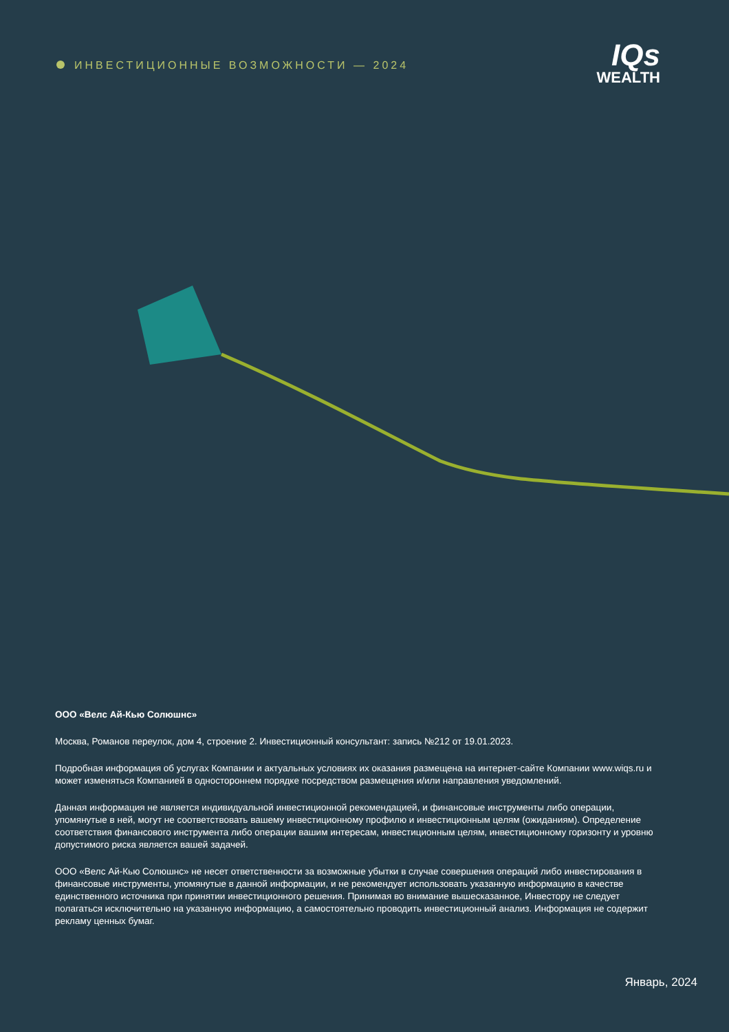ИНВЕСТИЦИОННЫЕ ВОЗМОЖНОСТИ — 2024
IQs
WEALTH
ООО «Велс Ай-Кью Солюшнс»
Москва, Романов переулок, дом 4, строение 2. Инвестиционный консультант: запись №212 от 19.01.2023.
Подробная информация об услугах Компании и актуальных условиях их оказания размещена на интернет-сайте Компании www.wiqs.ru и может изменяться Компанией в одностороннем порядке посредством размещения и/или направления уведомлений.
Данная информация не является индивидуальной инвестиционной рекомендацией, и финансовые инструменты либо операции, упомянутые в ней, могут не соответствовать вашему инвестиционному профилю и инвестиционным целям (ожиданиям). Определение соответствия финансового инструмента либо операции вашим интересам, инвестиционным целям, инвестиционному горизонту и уровню допустимого риска является вашей задачей.
ООО «Велс Ай-Кью Солюшнс» не несет ответственности за возможные убытки в случае совершения операций либо инвестирования в финансовые инструменты, упомянутые в данной информации, и не рекомендует использовать указанную информацию в качестве единственного источника при принятии инвестиционного решения. Принимая во внимание вышесказанное, Инвестору не следует полагаться исключительно на указанную информацию, а самостоятельно проводить инвестиционный анализ. Информация не содержит рекламу ценных бумаг.
Январь, 2024